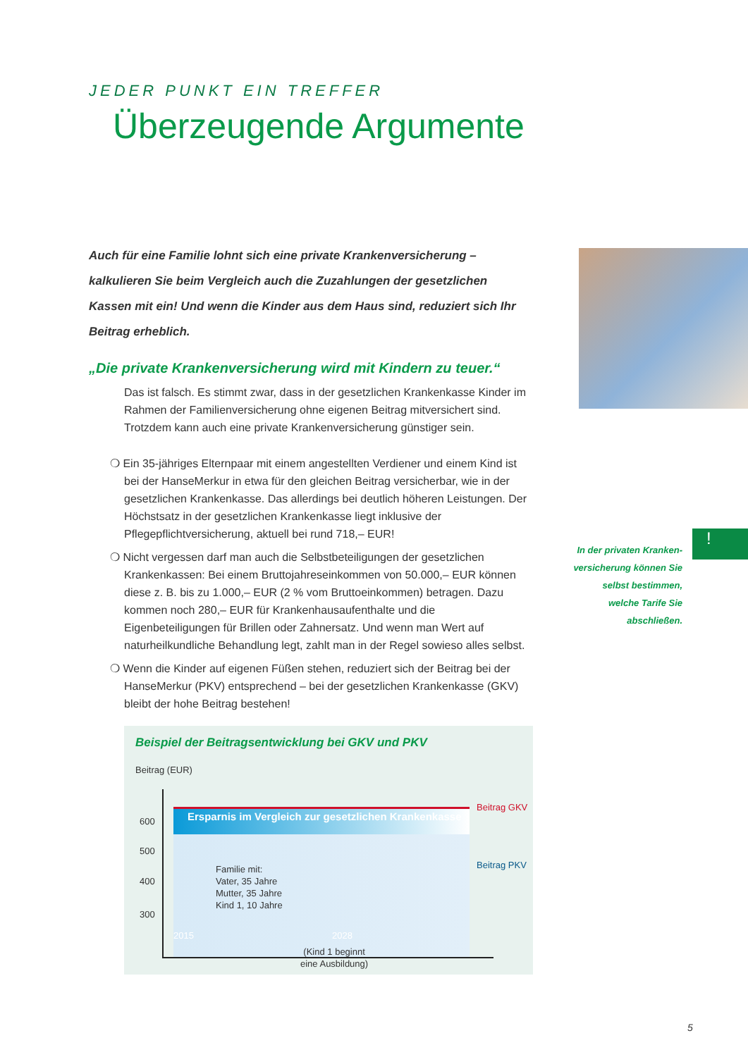JEDER PUNKT EIN TREFFER
Überzeugende Argumente
Auch für eine Familie lohnt sich eine private Krankenversicherung – kalkulieren Sie beim Vergleich auch die Zuzahlungen der gesetzlichen Kassen mit ein! Und wenn die Kinder aus dem Haus sind, reduziert sich Ihr Beitrag erheblich.
„Die private Krankenversicherung wird mit Kindern zu teuer.“
Das ist falsch. Es stimmt zwar, dass in der gesetzlichen Krankenkasse Kinder im Rahmen der Familienversicherung ohne eigenen Beitrag mitversichert sind. Trotzdem kann auch eine private Krankenversicherung günstiger sein.
❍ Ein 35-jähriges Elternpaar mit einem angestellten Verdiener und einem Kind ist bei der HanseMerkur in etwa für den gleichen Beitrag versicherbar, wie in der gesetzlichen Krankenkasse. Das allerdings bei deutlich höheren Leistungen. Der Höchstsatz in der gesetzlichen Krankenkasse liegt inklusive der Pflegepflichtversicherung, aktuell bei rund 718,– EUR!
❍ Nicht vergessen darf man auch die Selbstbeteiligungen der gesetzlichen Krankenkassen: Bei einem Bruttojahreseinkommen von 50.000,– EUR können diese z. B. bis zu 1.000,– EUR (2 % vom Bruttoeinkommen) betragen. Dazu kommen noch 280,– EUR für Krankenhausaufenthalte und die Eigenbeteiligungen für Brillen oder Zahnersatz. Und wenn man Wert auf naturheilkundliche Behandlung legt, zahlt man in der Regel sowieso alles selbst.
❍ Wenn die Kinder auf eigenen Füßen stehen, reduziert sich der Beitrag bei der HanseMerkur (PKV) entsprechend – bei der gesetzlichen Krankenkasse (GKV) bleibt der hohe Beitrag bestehen!
!
In der privaten Kranken­versicherung können Sie selbst bestimmen, welche Tarife Sie abschließen.
Beispiel der Beitragsentwicklung bei GKV und PKV
Beitrag (EUR)
Ersparnis im Vergleich zur gesetzlichen Krankenkasse
Beitrag GKV
Beitrag PKV
600
500
400
300
Familie mit:
Vater, 35 Jahre
Mutter, 35 Jahre
Kind 1, 10 Jahre
2015 2028
(Kind 1 beginnt
eine Ausbildung)
5